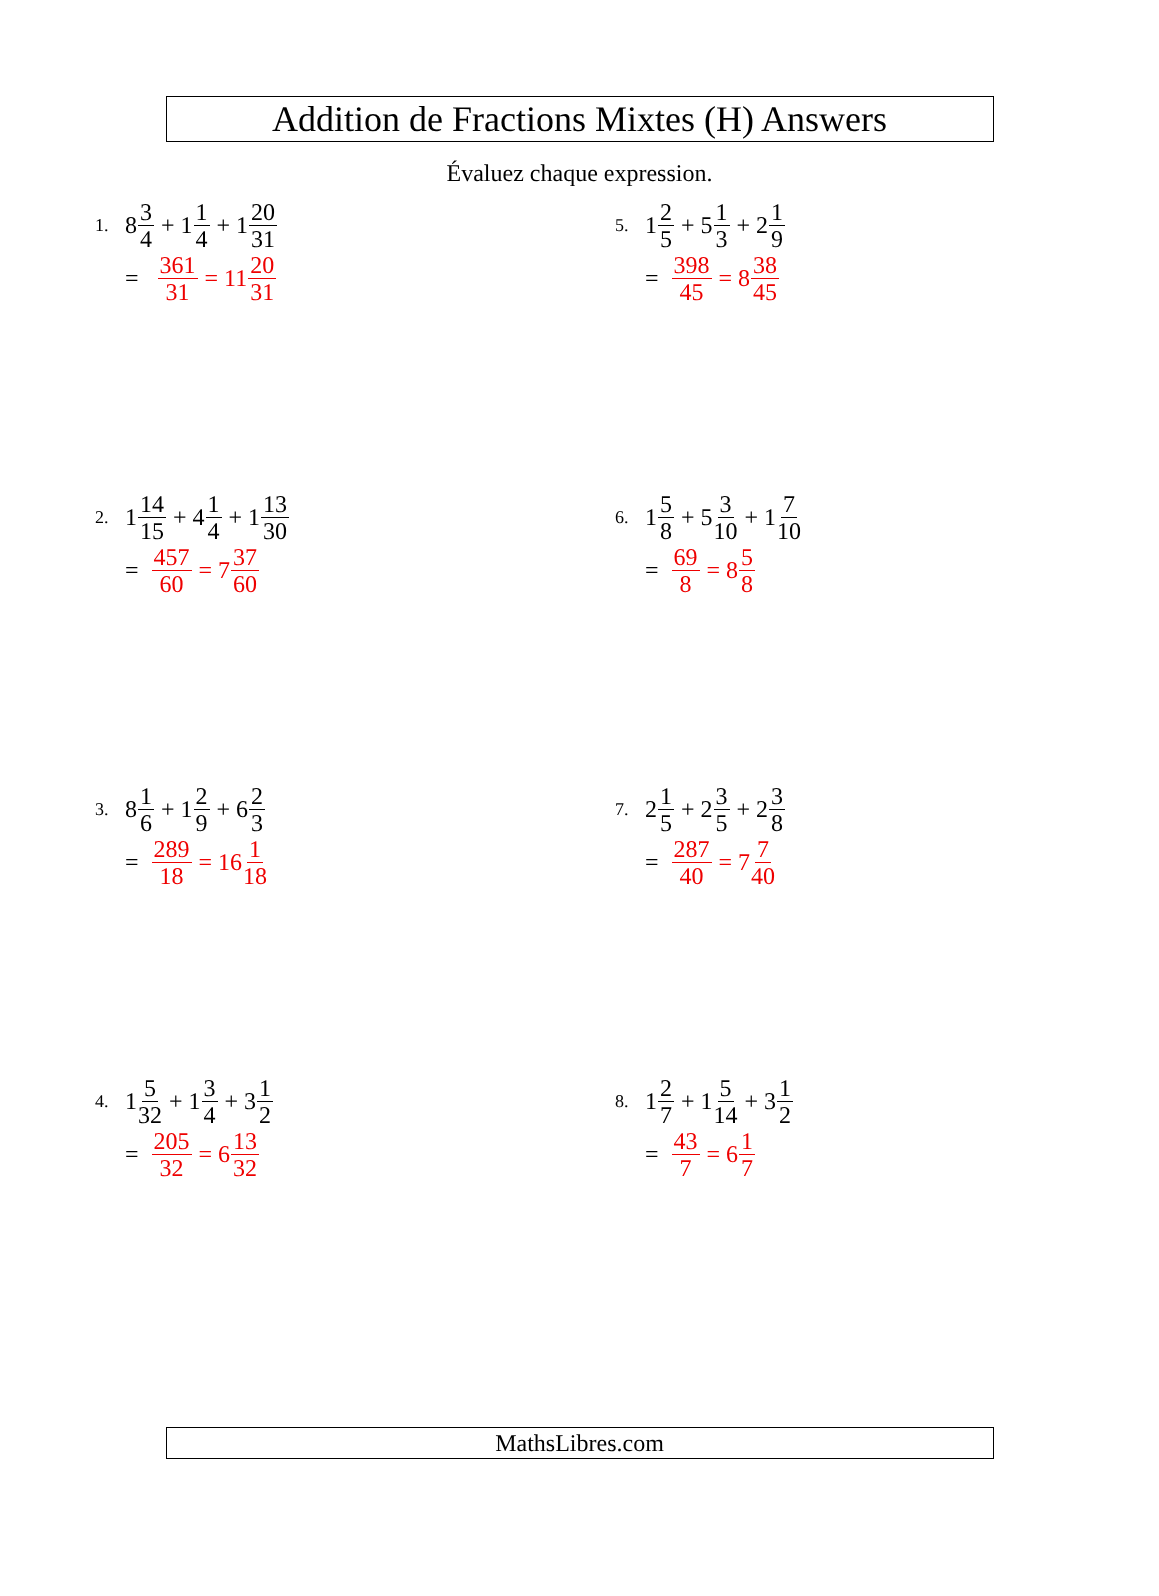Addition de Fractions Mixtes (H) Answers
Évaluez chaque expression.
1. 8 3 4 + 1 1 4 + 1 20 31
= 361 31 = 11 20 31
2. 1 14 15 + 4 1 4 + 1 13 30
= 457 60 = 7 37 60
3. 8 1 6 + 1 2 9 + 6 2 3
= 289 18 = 16 1 18
4. 1 5 32 + 1 3 4 + 3 1 2
= 205 32 = 6 13 32
5. 1 2 5 + 5 1 3 + 2 1 9
= 398 45 = 8 38 45
6. 1 5 8 + 5 3 10 + 1 7 10
= 69 8 = 8 5 8
7. 2 1 5 + 2 3 5 + 2 3 8
= 287 40 = 7 7 40
8. 1 2 7 + 1 5 14 + 3 1 2
= 43 7 = 6 1 7
MathsLibres.com